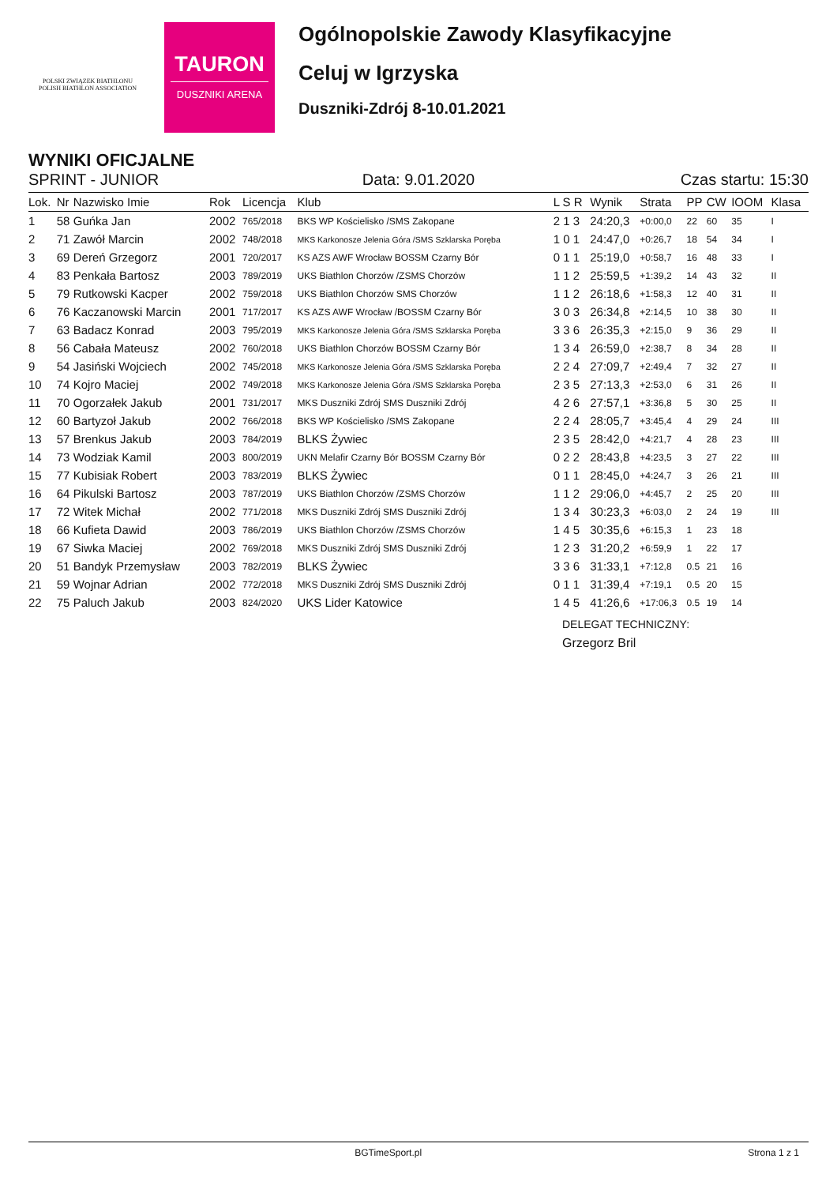POLSKI ZWIĄZEK BIATHLONU
POLISH BIATHLON ASSOCIATION
TAURON
DUSZNIKI ARENA
Ogólnopolskie Zawody Klasyfikacyjne
Celuj w Igrzyska
Duszniki-Zdrój 8-10.01.2021
WYNIKI OFICJALNE
SPRINT - JUNIOR Data: 9.01.2020 Czas startu: 15:30
| Lok. | Nr | Nazwisko Imie | Rok | Licencja | Klub | L S R | Wynik | Strata | PP | CW | IOOM | Klasa |
| --- | --- | --- | --- | --- | --- | --- | --- | --- | --- | --- | --- | --- |
| 1 | 58 | Guńka Jan | 2002 | 765/2018 | BKS WP Kościelisko /SMS Zakopane | 2 1 3 | 24:20,3 | +0:00,0 | 22 | 60 | 35 | I |
| 2 | 71 | Zawół Marcin | 2002 | 748/2018 | MKS Karkonosze Jelenia Góra /SMS Szklarska Poręba | 1 0 1 | 24:47,0 | +0:26,7 | 18 | 54 | 34 | I |
| 3 | 69 | Dereń Grzegorz | 2001 | 720/2017 | KS AZS AWF Wrocław BOSSM Czarny Bór | 0 1 1 | 25:19,0 | +0:58,7 | 16 | 48 | 33 | I |
| 4 | 83 | Penkała Bartosz | 2003 | 789/2019 | UKS Biathlon Chorzów /ZSMS Chorzów | 1 1 2 | 25:59,5 | +1:39,2 | 14 | 43 | 32 | II |
| 5 | 79 | Rutkowski Kacper | 2002 | 759/2018 | UKS Biathlon Chorzów SMS Chorzów | 1 1 2 | 26:18,6 | +1:58,3 | 12 | 40 | 31 | II |
| 6 | 76 | Kaczanowski Marcin | 2001 | 717/2017 | KS AZS AWF Wrocław /BOSSM Czarny Bór | 3 0 3 | 26:34,8 | +2:14,5 | 10 | 38 | 30 | II |
| 7 | 63 | Badacz Konrad | 2003 | 795/2019 | MKS Karkonosze Jelenia Góra /SMS Szklarska Poręba | 3 3 6 | 26:35,3 | +2:15,0 | 9 | 36 | 29 | II |
| 8 | 56 | Cabała Mateusz | 2002 | 760/2018 | UKS Biathlon Chorzów BOSSM Czarny Bór | 1 3 4 | 26:59,0 | +2:38,7 | 8 | 34 | 28 | II |
| 9 | 54 | Jasiński Wojciech | 2002 | 745/2018 | MKS Karkonosze Jelenia Góra /SMS Szklarska Poręba | 2 2 4 | 27:09,7 | +2:49,4 | 7 | 32 | 27 | II |
| 10 | 74 | Kojro Maciej | 2002 | 749/2018 | MKS Karkonosze Jelenia Góra /SMS Szklarska Poręba | 2 3 5 | 27:13,3 | +2:53,0 | 6 | 31 | 26 | II |
| 11 | 70 | Ogorzałek Jakub | 2001 | 731/2017 | MKS Duszniki Zdrój SMS Duszniki Zdrój | 4 2 6 | 27:57,1 | +3:36,8 | 5 | 30 | 25 | II |
| 12 | 60 | Bartyzoł Jakub | 2002 | 766/2018 | BKS WP Kościelisko /SMS Zakopane | 2 2 4 | 28:05,7 | +3:45,4 | 4 | 29 | 24 | III |
| 13 | 57 | Brenkus Jakub | 2003 | 784/2019 | BLKS Żywiec | 2 3 5 | 28:42,0 | +4:21,7 | 4 | 28 | 23 | III |
| 14 | 73 | Wodziak Kamil | 2003 | 800/2019 | UKN Melafir Czarny Bór BOSSM Czarny Bór | 0 2 2 | 28:43,8 | +4:23,5 | 3 | 27 | 22 | III |
| 15 | 77 | Kubisiak Robert | 2003 | 783/2019 | BLKS Żywiec | 0 1 1 | 28:45,0 | +4:24,7 | 3 | 26 | 21 | III |
| 16 | 64 | Pikulski Bartosz | 2003 | 787/2019 | UKS Biathlon Chorzów /ZSMS Chorzów | 1 1 2 | 29:06,0 | +4:45,7 | 2 | 25 | 20 | III |
| 17 | 72 | Witek Michał | 2002 | 771/2018 | MKS Duszniki Zdrój SMS Duszniki Zdrój | 1 3 4 | 30:23,3 | +6:03,0 | 2 | 24 | 19 | III |
| 18 | 66 | Kufieta Dawid | 2003 | 786/2019 | UKS Biathlon Chorzów /ZSMS Chorzów | 1 4 5 | 30:35,6 | +6:15,3 | 1 | 23 | 18 | |
| 19 | 67 | Siwka Maciej | 2002 | 769/2018 | MKS Duszniki Zdrój SMS Duszniki Zdrój | 1 2 3 | 31:20,2 | +6:59,9 | 1 | 22 | 17 | |
| 20 | 51 | Bandyk Przemysław | 2003 | 782/2019 | BLKS Żywiec | 3 3 6 | 31:33,1 | +7:12,8 | 0.5 | 21 | 16 | |
| 21 | 59 | Wojnar Adrian | 2002 | 772/2018 | MKS Duszniki Zdrój SMS Duszniki Zdrój | 0 1 1 | 31:39,4 | +7:19,1 | 0.5 | 20 | 15 | |
| 22 | 75 | Paluch Jakub | 2003 | 824/2020 | UKS Lider Katowice | 1 4 5 | 41:26,6 | +17:06,3 | 0.5 | 19 | 14 | |
DELEGAT TECHNICZNY:
Grzegorz Bril
BGTimeSport.pl Strona 1 z 1